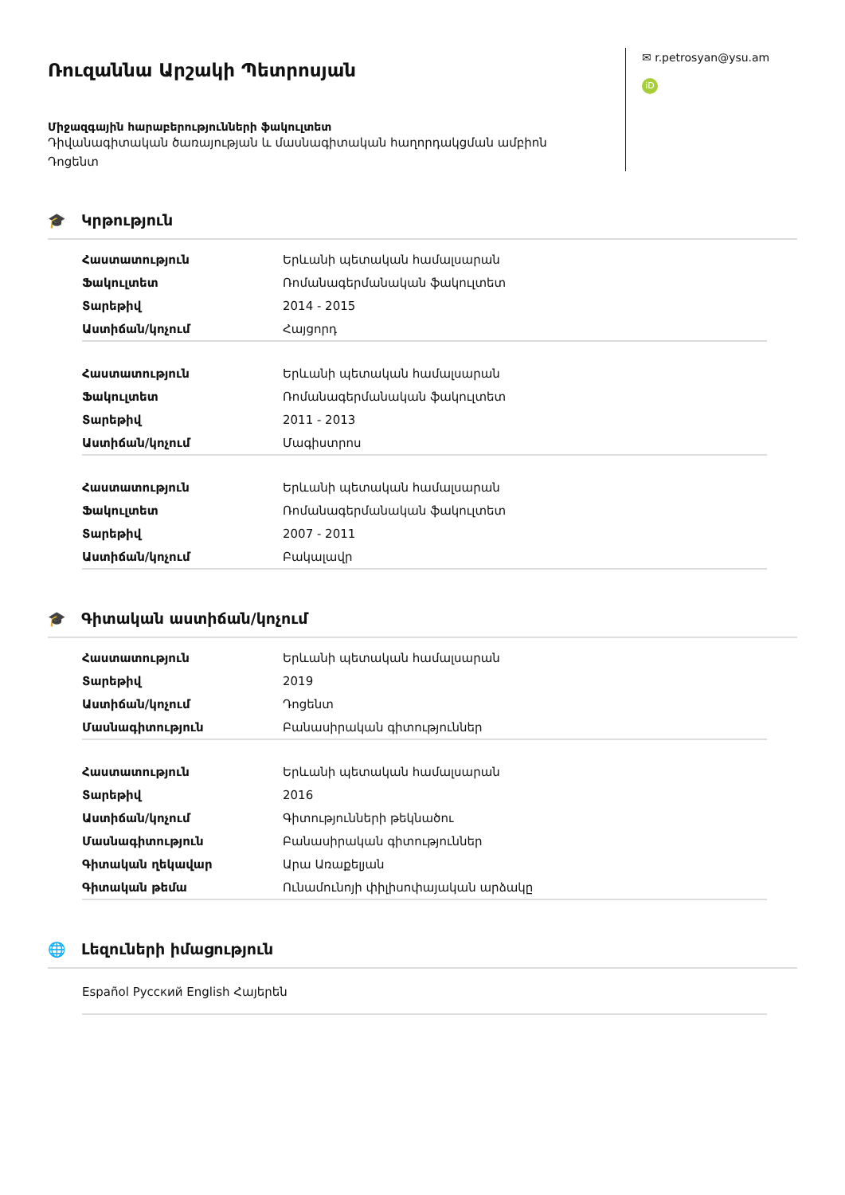Ռուզաննա Արշակի Պետրոսյան
Միջազգային հարաբերությունների ֆակուլտետ
Դիվանագիտական ծառայության և մասնագիտական հաղորդակցման ամբիոն
Դոցենտ
✉ r.petrosyan@ysu.am
iD
🎓 Կրթություն
| Հաստատություն | Երևանի պետական համալսարան |
| Ֆակուլտետ | Ռոմանագերմանական ֆակուլտետ |
| Տարեթիվ | 2014 - 2015 |
| Աստիճան/կոչում | Հայցորդ |
| Հաստատություն | Երևանի պետական համալսարան |
| Ֆակուլտետ | Ռոմանագերմանական ֆակուլտետ |
| Տարեթիվ | 2011 - 2013 |
| Աստիճան/կոչում | Մագիստրոս |
| Հաստատություն | Երևանի պետական համալսարան |
| Ֆակուլտետ | Ռոմանագերմանական ֆակուլտետ |
| Տարեթիվ | 2007 - 2011 |
| Աստիճան/կոչում | Բակալավր |
🎓 Գիտական աստիճան/կոչում
| Հաստատություն | Երևանի պետական համալսարան |
| Տարեթիվ | 2019 |
| Աստիճան/կոչում | Դոցենտ |
| Մասնագիտություն | Բանասիրական գիտություններ |
| Հաստատություն | Երևանի պետական համալսարան |
| Տարեթիվ | 2016 |
| Աստիճան/կոչում | Գիտությունների թեկնածու |
| Մասնագիտություն | Բանասիրական գիտություններ |
| Գիտական ղեկավար | Արա Առաքելյան |
| Գիտական թեմա | Ունամունոյի փիլիսոփայական արձակը |
🌐 Լեզուների իմացություն
Español Русский English Հայերեն